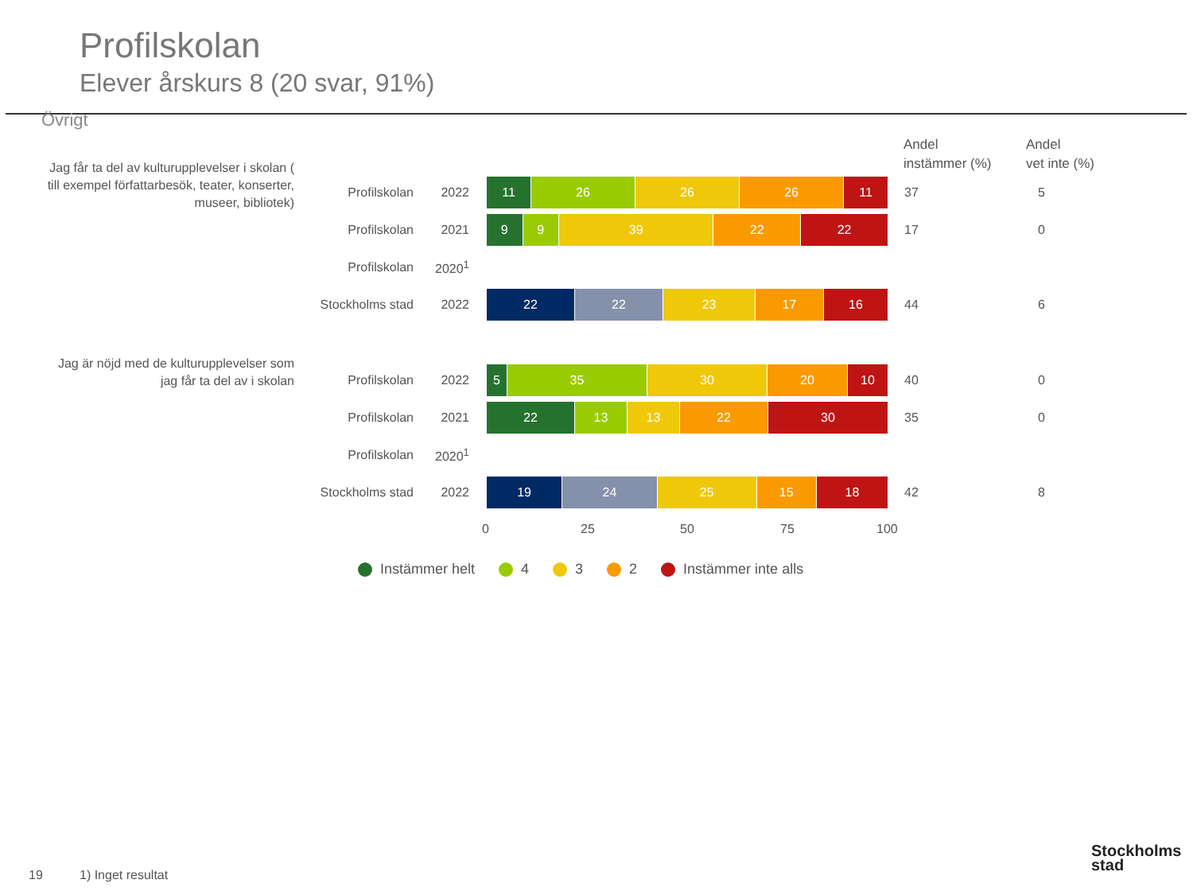Profilskolan
Elever årskurs 8 (20 svar, 91%)
Övrigt
Andel
instämmer (%)
Andel
vet inte (%)
Jag får ta del av kulturupplevelser i skolan ( till exempel författarbesök, teater, konserter, museer, bibliotek)
Profilskolan 2022
11 26 26 26 11 37 5
Profilskolan 2021
9 9 39 22 22 17 0
Profilskolan 2020<sup>1</sup>
Stockholms stad 2022
22 22 23 17 16 44 6
Jag är nöjd med de kulturupplevelser som jag får ta del av i skolan
Profilskolan 2022
5 35 30 20 10 40 0
Profilskolan 2021
22 13 13 22 30 35 0
Profilskolan 2020<sup>1</sup>
Stockholms stad 2022
19 24 25 15 18 42 8
0 25 50 75 100
Instämmer helt 4 3 2 Instämmer inte alls
19 1) Inget resultat
Stockholms
stad